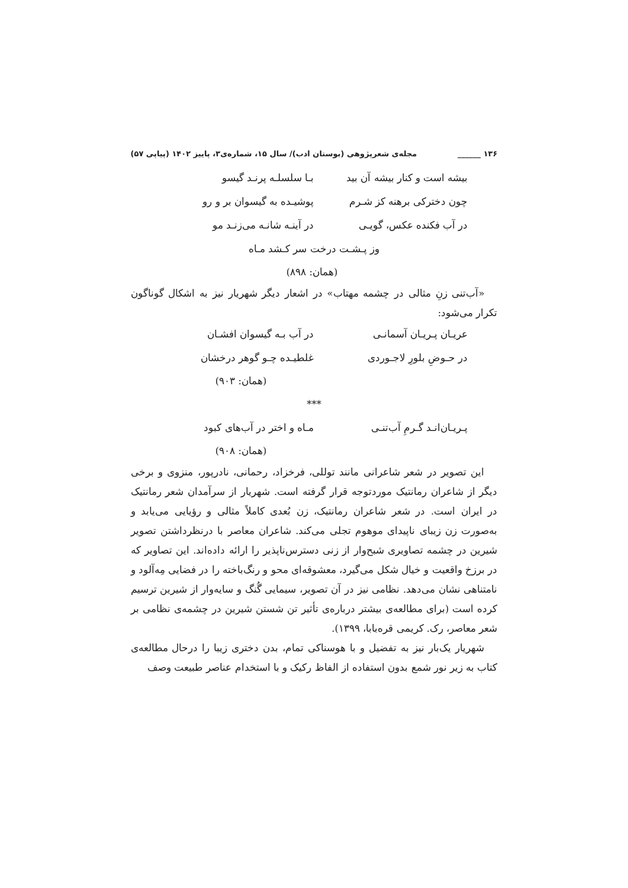۱۳۶ ______ مجله‌ی شعرپژوهی (بوستان ادب)/ سال ۱۵، شماره‌ی۳، پاییز ۱۴۰۲ (پیاپی ۵۷)
بیشه است و کنار بیشه آن بید بـا سلسلـه پرنـد گیسو
چون دخترکی برهنه کز شـرم پوشیـده به گیسوان بر و رو
در آب فکنده عکس، گویـی در آینـه شانـه می‌زنـد مو
وز پـشـت درخت سر کـشد مـاه
(همان: ۸۹۸)
«آب‌تنی زنِ مثالی در چشمه مهتاب» در اشعار دیگر شهریار نیز به اشکال گوناگون تکرار می‌شود:
عریـان پـریـان آسمانـی در آب بـه گیسوان افشـان
در حـوضِ بلورِ لاجـوردی غلطیـده چـو گوهر درخشان
(همان: ۹۰۳)
***
پـریـان‌انـد گـرمِ آب‌تنـی مـاه و اختر در آب‌های کبود
(همان: ۹۰۸)
این تصویر در شعر شاعرانی مانند توللی، فرخزاد، رحمانی، نادرپور، منزوی و برخی دیگر از شاعران رمانتیک موردتوجه قرار گرفته است. شهریار از سرآمدان شعر رمانتیک در ایران است. در شعر شاعران رمانتیک، زن بُعدی کاملاً مثالی و رؤیایی می‌یابد و به‌صورت زن زیبای ناپیدای موهوم تجلی می‌کند. شاعران معاصر با درنظرداشتن تصویر شیرین در چشمه تصاویری شبح‌وار از زنی دسترس‌ناپذیر را ارائه داده‌اند. این تصاویر که در برزخ واقعیت و خیال شکل می‌گیرد، معشوقه‌ای محو و رنگ‌باخته را در فضایی مِه‌آلود و نامتناهی نشان می‌دهد. نظامی نیز در آن تصویر، سیمایی گُنگ و سایه‌وار از شیرین ترسیم کرده است (برای مطالعه‌ی بیشتر درباره‌ی تأثیر تن شستن شیرین در چشمه‌ی نظامی بر شعر معاصر، رک. کریمی قره‌بابا، ۱۳۹۹).
شهریار یک‌بار نیز به تفضیل و با هوسناکی تمام، بدن دختری زیبا را درحال مطالعه‌ی کتاب به زیر نور شمع بدون استفاده از الفاظ رکیک و با استخدام عناصر طبیعت وصف